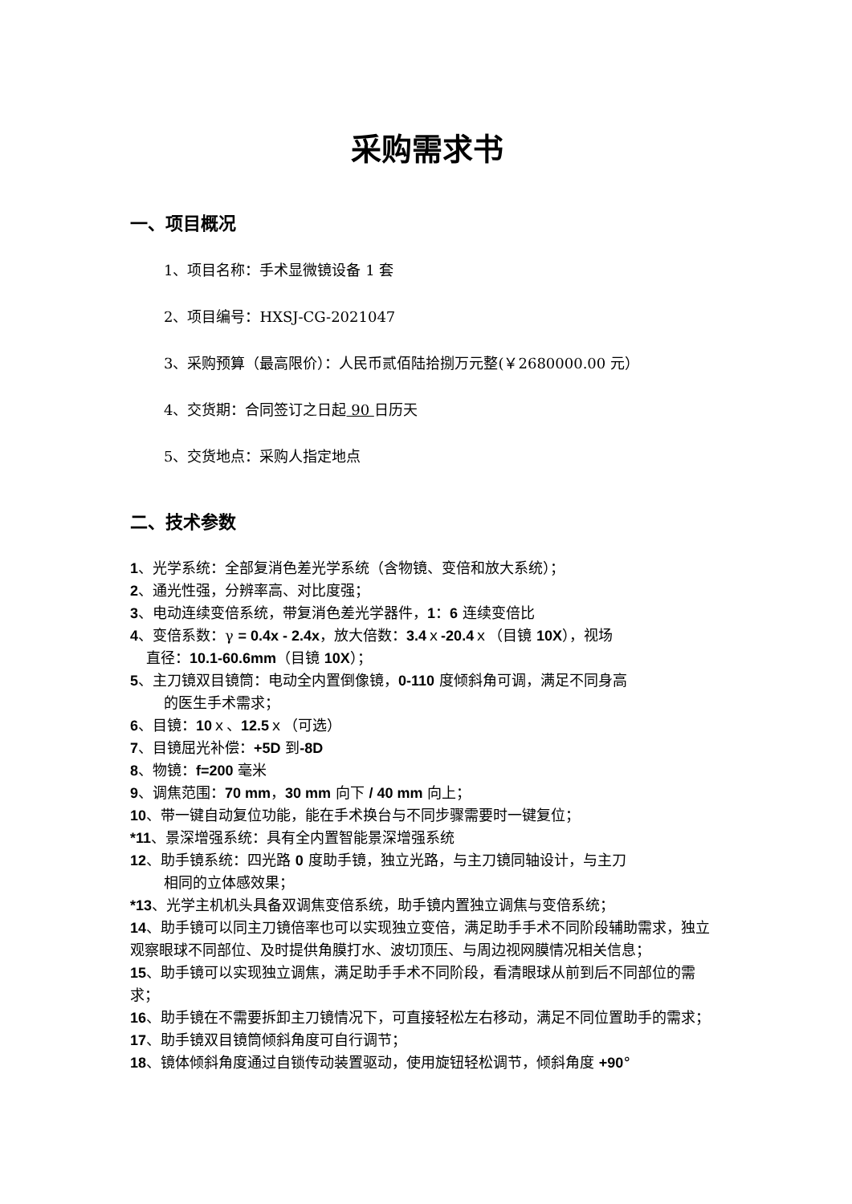采购需求书
一、项目概况
1、项目名称：手术显微镜设备 1 套
2、项目编号：HXSJ-CG-2021047
3、采购预算（最高限价）：人民币贰佰陆拾捌万元整(￥2680000.00 元）
4、交货期：合同签订之日起 90 日历天
5、交货地点：采购人指定地点
二、技术参数
1、光学系统：全部复消色差光学系统（含物镜、变倍和放大系统）；
2、通光性强，分辨率高、对比度强；
3、电动连续变倍系统，带复消色差光学器件，1：6 连续变倍比
4、变倍系数：γ = 0.4x - 2.4x，放大倍数：3.4ｘ-20.4ｘ（目镜 10X），视场
直径：10.1-60.6mm（目镜 10X）；
5、主刀镜双目镜筒：电动全内置倒像镜，0-110 度倾斜角可调，满足不同身高
的医生手术需求；
6、目镜：10ｘ、12.5ｘ（可选）
7、目镜屈光补偿：+5D 到-8D
8、物镜：f=200 毫米
9、调焦范围：70 mm，30 mm 向下 / 40 mm 向上；
10、带一键自动复位功能，能在手术换台与不同步骤需要时一键复位；
*11、景深增强系统：具有全内置智能景深增强系统
12、助手镜系统：四光路 0 度助手镜，独立光路，与主刀镜同轴设计，与主刀
相同的立体感效果；
*13、光学主机机头具备双调焦变倍系统，助手镜内置独立调焦与变倍系统；
14、助手镜可以同主刀镜倍率也可以实现独立变倍，满足助手手术不同阶段辅助需求，独立观察眼球不同部位、及时提供角膜打水、波切顶压、与周边视网膜情况相关信息；
15、助手镜可以实现独立调焦，满足助手手术不同阶段，看清眼球从前到后不同部位的需求；
16、助手镜在不需要拆卸主刀镜情况下，可直接轻松左右移动，满足不同位置助手的需求；
17、助手镜双目镜筒倾斜角度可自行调节；
18、镜体倾斜角度通过自锁传动装置驱动，使用旋钮轻松调节，倾斜角度 +90°